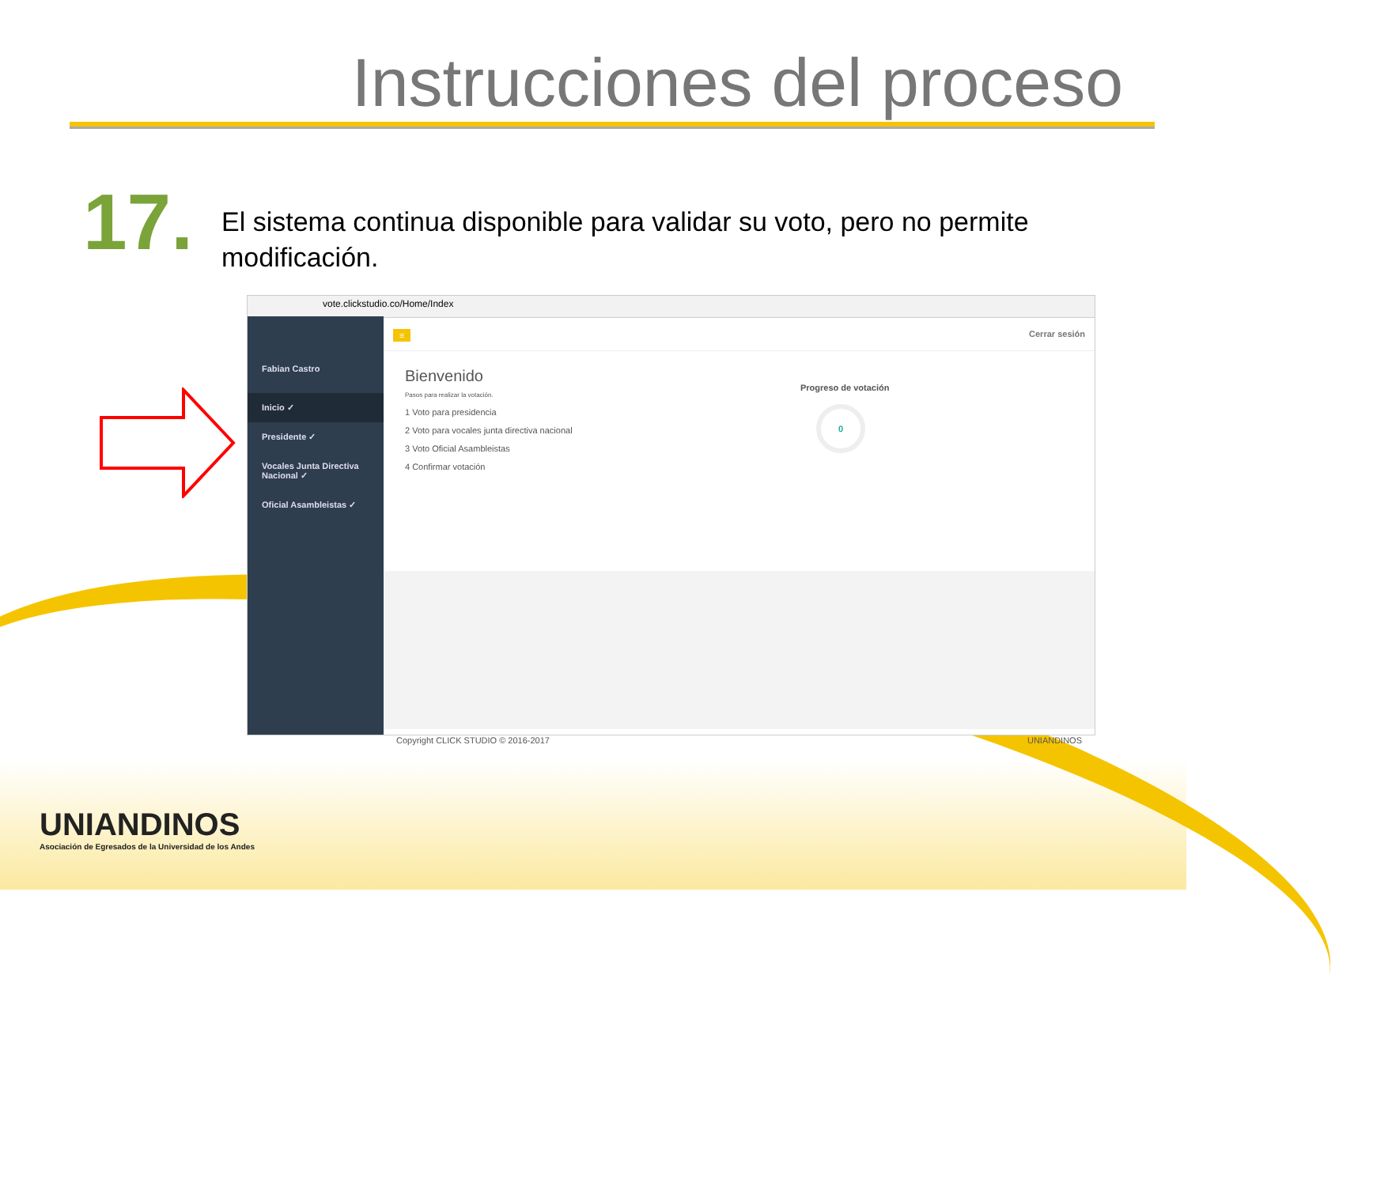Instrucciones del proceso
17.
El sistema continua disponible para validar su voto, pero no permite modificación.
vote.clickstudio.co/Home/Index
Fabian Castro
Inicio ✓
Presidente ✓
Vocales Junta Directiva Nacional ✓
Oficial Asambleistas ✓
≡ Cerrar sesión
Bienvenido
Pasos para realizar la votación.
1 Voto para presidencia
2 Voto para vocales junta directiva nacional
3 Voto Oficial Asambleistas
4 Confirmar votación
Progreso de votación
0
Copyright CLICK STUDIO © 2016-2017 UNIANDINOS
UNIANDINOS
Asociación de Egresados de la Universidad de los Andes